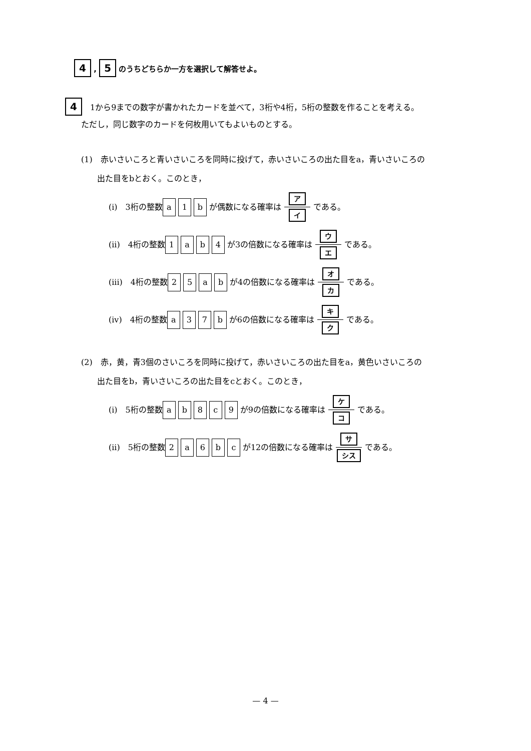4 , 5 のうちどちらか一方を選択して解答せよ。
4　1から9までの数字が書かれたカードを並べて，3桁や4桁，5桁の整数を作ることを考える。
　　ただし，同じ数字のカードを何枚用いてもよいものとする。
(1)　赤いさいころと青いさいころを同時に投げて，赤いさいころの出た目をa，青いさいころの
　　出た目をbとおく。このとき，
(i)　3桁の整数 a 1 b が偶数になる確率は ア
イ である。
(ii)　4桁の整数 1 ab 4 が3の倍数になる確率は ウ
エ である。
(iii)　4桁の整数 25 ab が4の倍数になる確率は オ
カ である。
(iv)　4桁の整数 a 37 b が6の倍数になる確率は キ
ク である。
(2)　赤，黄，青3個のさいころを同時に投げて，赤いさいころの出た目をa，黄色いさいころの
　　出た目をb，青いさいころの出た目をcとおく。このとき，
(i)　5桁の整数 ab 8 c 9 が9の倍数になる確率は ケ
コ である。
(ii)　5桁の整数 2 a 6 bc が12の倍数になる確率は サ
シス である。
— 4 —